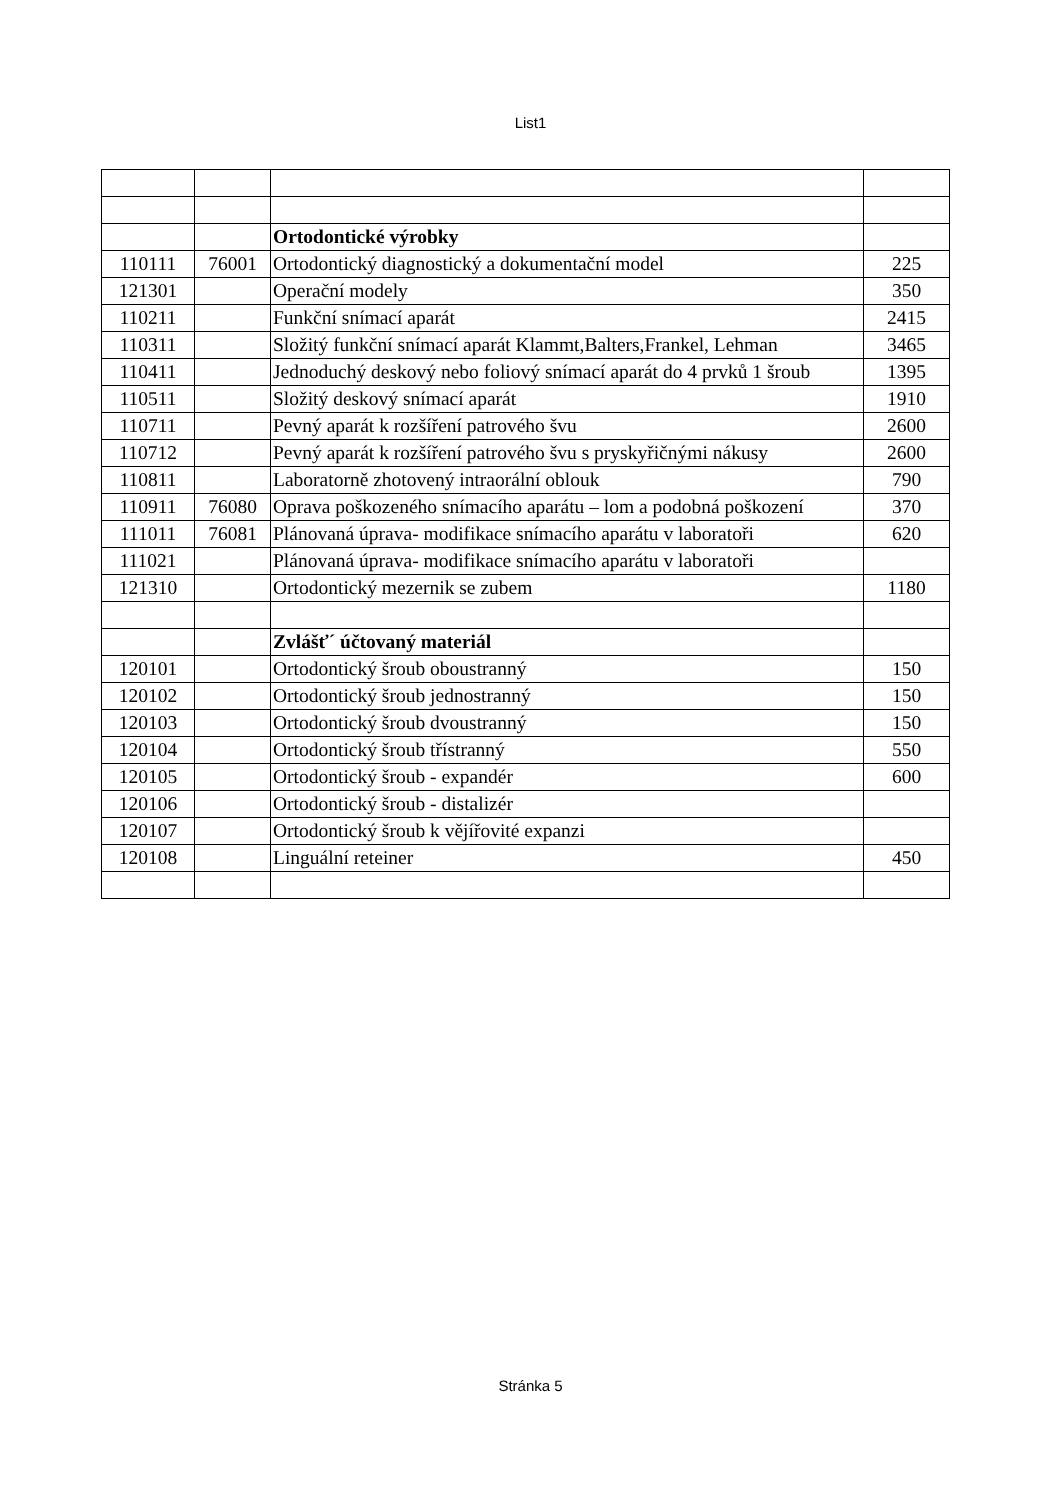List1
| | | Ortodontické výrobky | |
| 110111 | 76001 | Ortodontický diagnostický a dokumentační model | 225 |
| 121301 | | Operační modely | 350 |
| 110211 | | Funkční snímací aparát | 2415 |
| 110311 | | Složitý funkční snímací aparát Klammt,Balters,Frankel, Lehman | 3465 |
| 110411 | | Jednoduchý deskový nebo foliový snímací aparát do 4 prvků 1 šroub | 1395 |
| 110511 | | Složitý deskový snímací aparát | 1910 |
| 110711 | | Pevný aparát k rozšíření patrového švu | 2600 |
| 110712 | | Pevný aparát k rozšíření patrového švu s pryskyřičnými nákusy | 2600 |
| 110811 | | Laboratorně zhotovený intraorální oblouk | 790 |
| 110911 | 76080 | Oprava poškozeného snímacího aparátu – lom a podobná poškození | 370 |
| 111011 | 76081 | Plánovaná úprava- modifikace snímacího aparátu v laboratoři | 620 |
| 111021 | | Plánovaná úprava- modifikace snímacího aparátu v laboratoři | |
| 121310 | | Ortodontický mezernik se zubem | 1180 |
| | | Zvlášť´ účtovaný materiál | |
| 120101 | | Ortodontický šroub oboustranný | 150 |
| 120102 | | Ortodontický šroub jednostranný | 150 |
| 120103 | | Ortodontický šroub dvoustranný | 150 |
| 120104 | | Ortodontický šroub třístranný | 550 |
| 120105 | | Ortodontický šroub - expandér | 600 |
| 120106 | | Ortodontický šroub - distalizér | |
| 120107 | | Ortodontický šroub k vějířovité expanzi | |
| 120108 | | Linguální reteiner | 450 |
Stránka 5